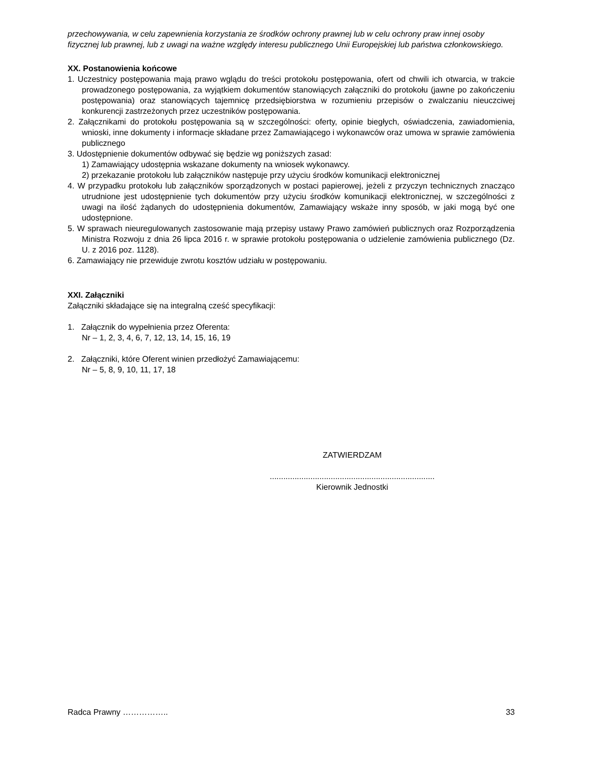przechowywania, w celu zapewnienia korzystania ze środków ochrony prawnej lub w celu ochrony praw innej osoby fizycznej lub prawnej, lub z uwagi na ważne względy interesu publicznego Unii Europejskiej lub państwa członkowskiego.
XX. Postanowienia końcowe
1. Uczestnicy postępowania mają prawo wglądu do treści protokołu postępowania, ofert od chwili ich otwarcia, w trakcie prowadzonego postępowania, za wyjątkiem dokumentów stanowiących załączniki do protokołu (jawne po zakończeniu postępowania) oraz stanowiących tajemnicę przedsiębiorstwa w rozumieniu przepisów o zwalczaniu nieuczciwej konkurencji zastrzeżonych przez uczestników postępowania.
2. Załącznikami do protokołu postępowania są w szczególności: oferty, opinie biegłych, oświadczenia, zawiadomienia, wnioski, inne dokumenty i informacje składane przez Zamawiającego i wykonawców oraz umowa w sprawie zamówienia publicznego
3. Udostępnienie dokumentów odbywać się będzie wg poniższych zasad:
1) Zamawiający udostępnia wskazane dokumenty na wniosek wykonawcy.
2) przekazanie protokołu lub załączników następuje przy użyciu środków komunikacji elektronicznej
4. W przypadku protokołu lub załączników sporządzonych w postaci papierowej, jeżeli z przyczyn technicznych znacząco utrudnione jest udostępnienie tych dokumentów przy użyciu środków komunikacji elektronicznej, w szczególności z uwagi na ilość żądanych do udostępnienia dokumentów, Zamawiający wskaże inny sposób, w jaki mogą być one udostępnione.
5. W sprawach nieuregulowanych zastosowanie mają przepisy ustawy Prawo zamówień publicznych oraz Rozporządzenia Ministra Rozwoju z dnia 26 lipca 2016 r. w sprawie protokołu postępowania o udzielenie zamówienia publicznego (Dz. U. z 2016 poz. 1128).
6. Zamawiający nie przewiduje zwrotu kosztów udziału w postępowaniu.
XXI. Załączniki
Załączniki składające się na integralną cześć specyfikacji:
1. Załącznik do wypełnienia przez Oferenta:
Nr – 1, 2, 3, 4, 6, 7, 12, 13, 14, 15, 16, 19
2. Załączniki, które Oferent winien przedłożyć Zamawiającemu:
Nr – 5, 8, 9, 10, 11, 17, 18
ZATWIERDZAM
.........................................................................
Kierownik Jednostki
Radca Prawny …………….. 33